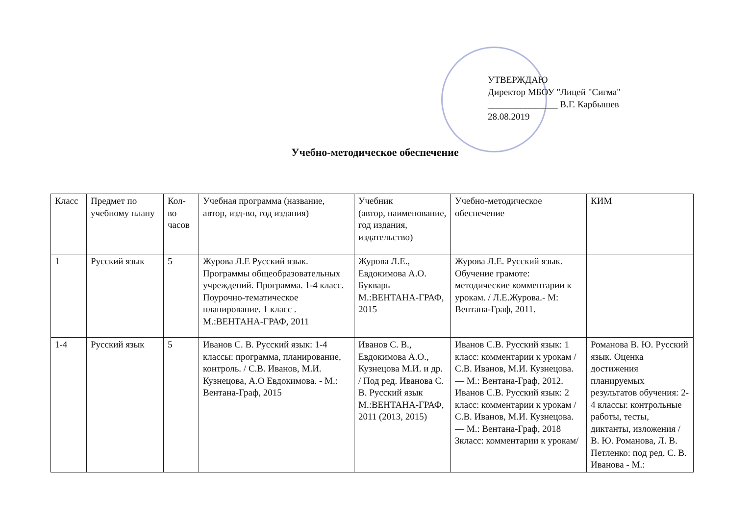УТВЕРЖДАЮ
Директор МБОУ "Лицей "Сигма"
_______________ В.Г. Карбышев
28.08.2019
Учебно-методическое обеспечение
| Класс | Предмет по учебному плану | Кол-во часов | Учебная программа (название, автор, изд-во, год издания) | Учебник (автор, наименование, год издания, издательство) | Учебно-методическое обеспечение | КИМ |
| --- | --- | --- | --- | --- | --- | --- |
| 1 | Русский язык | 5 | Журова Л.Е Русский язык. Программы общеобразовательных учреждений. Программа. 1-4 класс. Поурочно-тематическое планирование. 1 класс . М.:ВЕНТАНА-ГРАФ, 2011 | Журова Л.Е., Евдокимова А.О. Букварь М.:ВЕНТАНА-ГРАФ, 2015 | Журова Л.Е. Русский язык. Обучение грамоте: методические комментарии к урокам. / Л.Е.Журова.- М: Вентана-Граф, 2011. | |
| 1-4 | Русский язык | 5 | Иванов С. В. Русский язык: 1-4 классы: программа, планирование, контроль. / С.В. Иванов, М.И. Кузнецова, А.О Евдокимова. - М.: Вентана-Граф, 2015 | Иванов С. В., Евдокимова А.О., Кузнецова М.И. и др. / Под ред. Иванова С. В. Русский язык М.:ВЕНТАНА-ГРАФ, 2011 (2013, 2015) | Иванов С.В. Русский язык: 1 класс: комментарии к урокам / С.В. Иванов, М.И. Кузнецова. — М.: Вентана-Граф, 2012. Иванов С.В. Русский язык: 2 класс: комментарии к урокам / С.В. Иванов, М.И. Кузнецова. — М.: Вентана-Граф, 2018 3класс: комментарии к урокам/ | Романова В. Ю. Русский язык. Оценка достижения планируемых результатов обучения: 2-4 классы: контрольные работы, тесты, диктанты, изложения / В. Ю. Романова, Л. В. Петленко: под ред. С. В. Иванова - М.: |